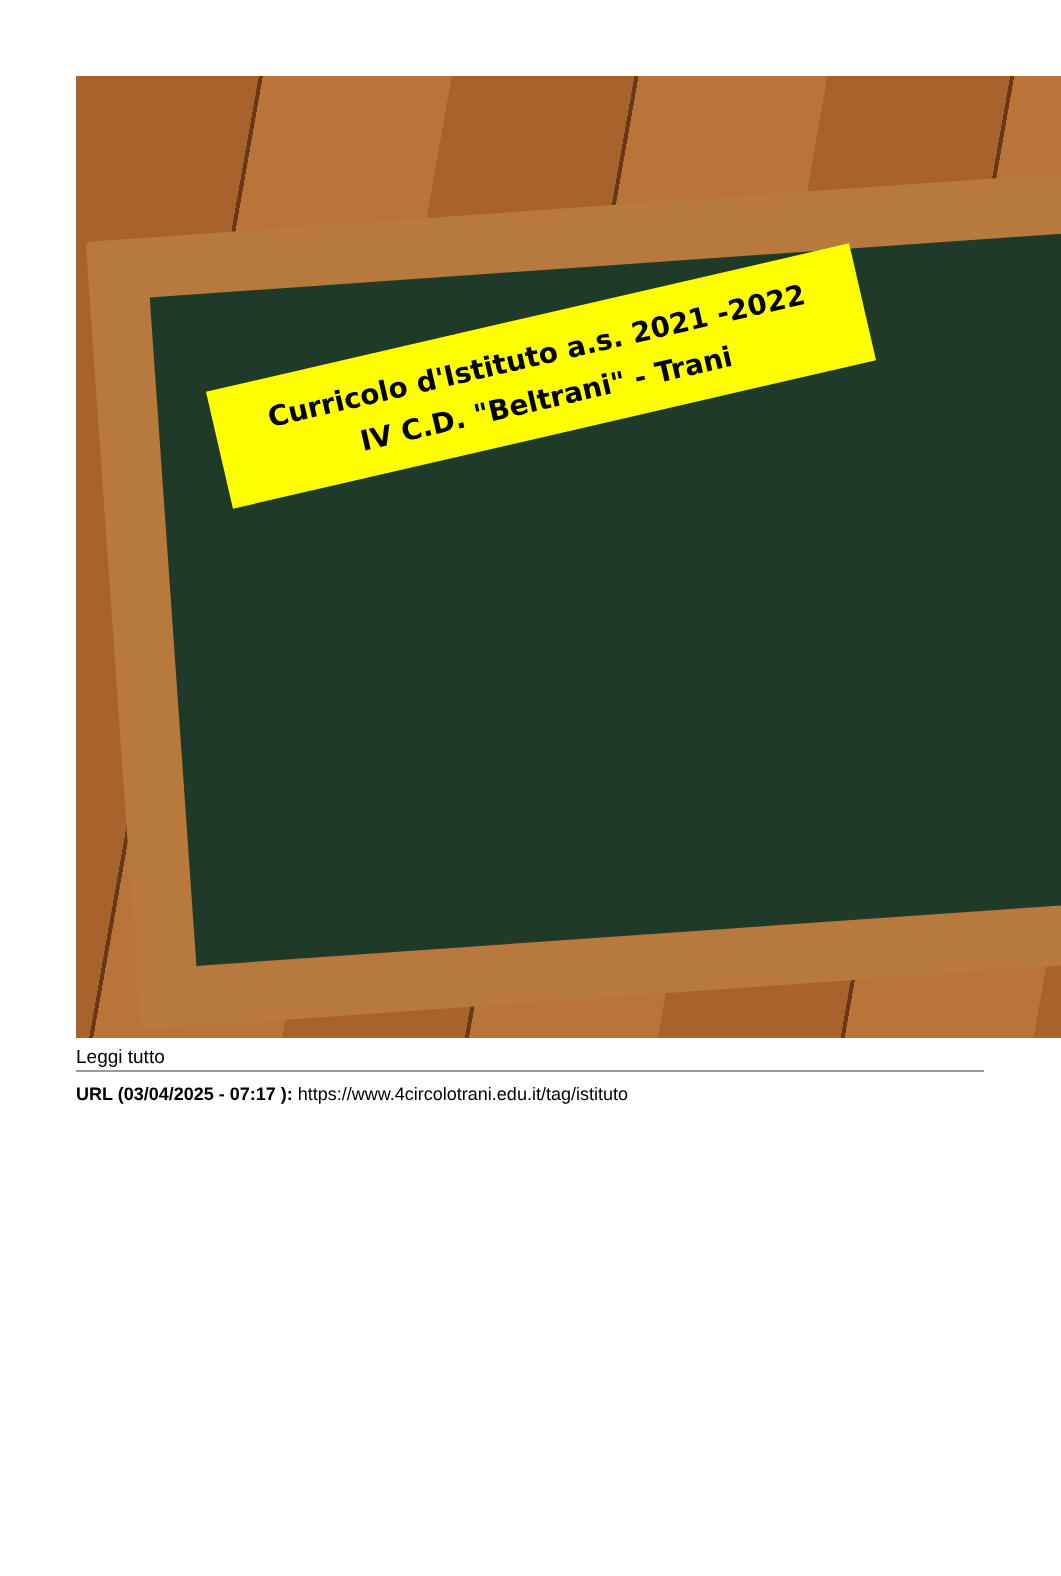Curricolo d'Istituto a.s. 2021 -2022
IV C.D. "Beltrani" - Trani
Leggi tutto
URL (03/04/2025 - 07:17 ): https://www.4circolotrani.edu.it/tag/istituto